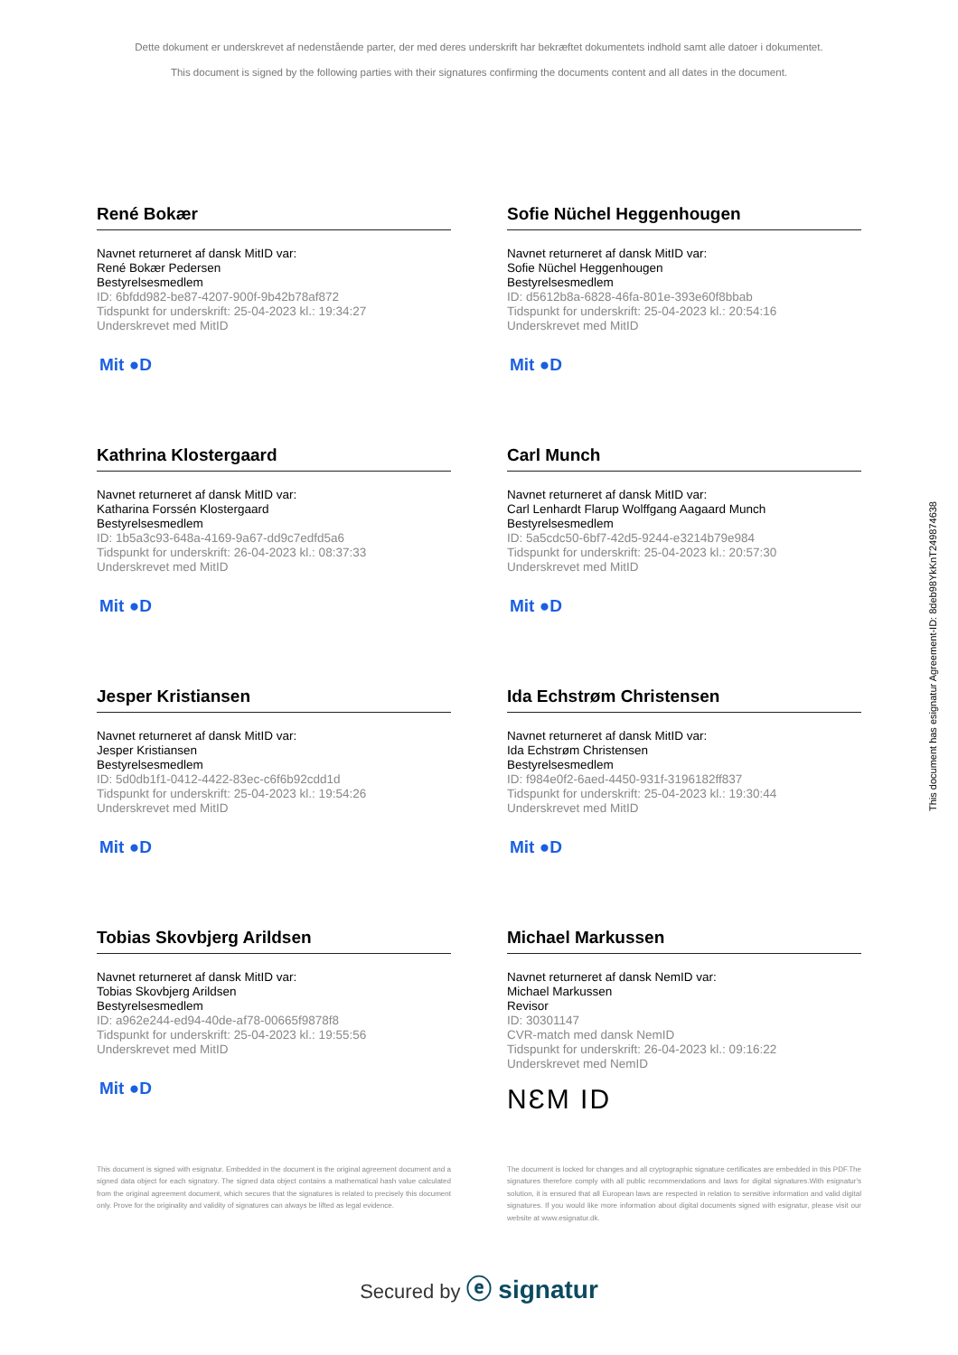Dette dokument er underskrevet af nedenstående parter, der med deres underskrift har bekræftet dokumentets indhold samt alle datoer i dokumentet.
This document is signed by the following parties with their signatures confirming the documents content and all dates in the document.
René Bokær
Navnet returneret af dansk MitID var:
René Bokær Pedersen
Bestyrelsesmedlem
ID: 6bfdd982-be87-4207-900f-9b42b78af872
Tidspunkt for underskrift: 25-04-2023 kl.: 19:34:27
Underskrevet med MitID
Mit ●D
Sofie Nüchel Heggenhougen
Navnet returneret af dansk MitID var:
Sofie Nüchel Heggenhougen
Bestyrelsesmedlem
ID: d5612b8a-6828-46fa-801e-393e60f8bbab
Tidspunkt for underskrift: 25-04-2023 kl.: 20:54:16
Underskrevet med MitID
Mit ●D
Kathrina Klostergaard
Navnet returneret af dansk MitID var:
Katharina Forssén Klostergaard
Bestyrelsesmedlem
ID: 1b5a3c93-648a-4169-9a67-dd9c7edfd5a6
Tidspunkt for underskrift: 26-04-2023 kl.: 08:37:33
Underskrevet med MitID
Mit ●D
Carl Munch
Navnet returneret af dansk MitID var:
Carl Lenhardt Flarup Wolffgang Aagaard Munch
Bestyrelsesmedlem
ID: 5a5cdc50-6bf7-42d5-9244-e3214b79e984
Tidspunkt for underskrift: 25-04-2023 kl.: 20:57:30
Underskrevet med MitID
Mit ●D
Jesper Kristiansen
Navnet returneret af dansk MitID var:
Jesper Kristiansen
Bestyrelsesmedlem
ID: 5d0db1f1-0412-4422-83ec-c6f6b92cdd1d
Tidspunkt for underskrift: 25-04-2023 kl.: 19:54:26
Underskrevet med MitID
Mit ●D
Ida Echstrøm Christensen
Navnet returneret af dansk MitID var:
Ida Echstrøm Christensen
Bestyrelsesmedlem
ID: f984e0f2-6aed-4450-931f-3196182ff837
Tidspunkt for underskrift: 25-04-2023 kl.: 19:30:44
Underskrevet med MitID
Mit ●D
Tobias Skovbjerg Arildsen
Navnet returneret af dansk MitID var:
Tobias Skovbjerg Arildsen
Bestyrelsesmedlem
ID: a962e244-ed94-40de-af78-00665f9878f8
Tidspunkt for underskrift: 25-04-2023 kl.: 19:55:56
Underskrevet med MitID
Mit ●D
Michael Markussen
Navnet returneret af dansk NemID var:
Michael Markussen
Revisor
ID: 30301147
CVR-match med dansk NemID
Tidspunkt for underskrift: 26-04-2023 kl.: 09:16:22
Underskrevet med NemID
NƐM ID
This document is signed with esignatur. Embedded in the document is the original agreement document and a signed data object for each signatory. The signed data object contains a mathematical hash value calculated from the original agreement document, which secures that the signatures is related to precisely this document only. Prove for the originality and validity of signatures can always be lifted as legal evidence.
The document is locked for changes and all cryptographic signature certificates are embedded in this PDF.The signatures therefore comply with all public recommendations and laws for digital signatures.With esignatur's solution, it is ensured that all European laws are respected in relation to sensitive information and valid digital signatures. If you would like more information about digital documents signed with esignatur, please visit our website at www.esignatur.dk.
Secured by ⓔ signatur
This document has esignatur Agreement-ID: 8deb98YkKnT249874638